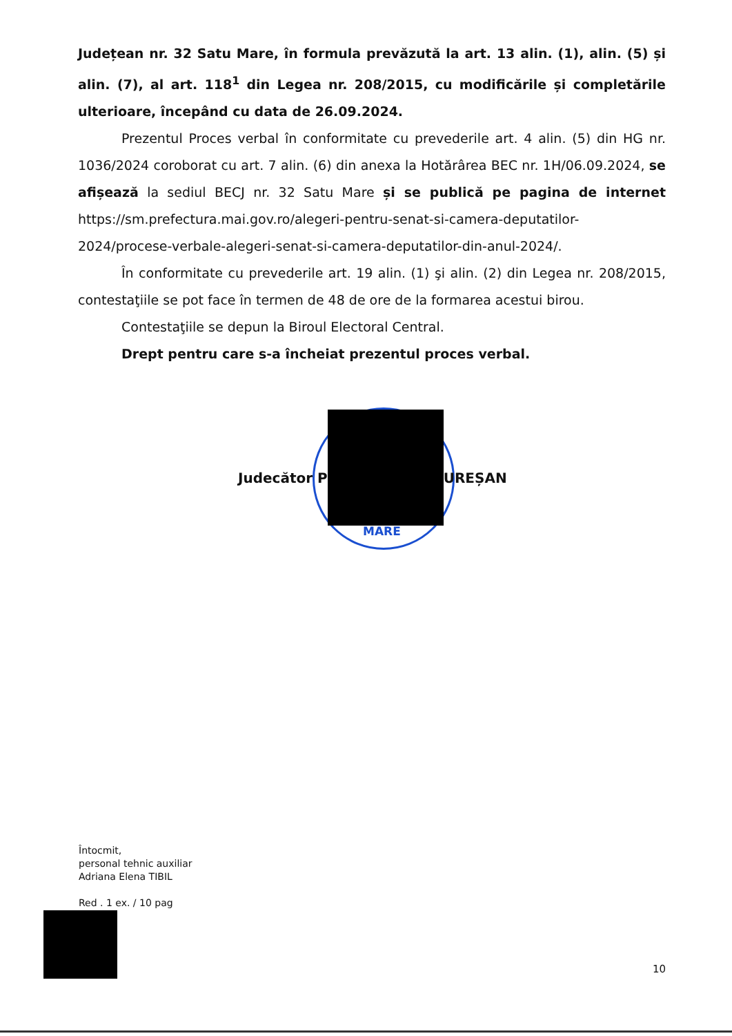Județean nr. 32 Satu Mare, în formula prevăzută la art. 13 alin. (1), alin. (5) și alin. (7), al art. 118<sup>1</sup> din Legea nr. 208/2015, cu modificările și completările ulterioare, începând cu data de 26.09.2024.
Prezentul Proces verbal în conformitate cu prevederile art. 4 alin. (5) din HG nr. 1036/2024 coroborat cu art. 7 alin. (6) din anexa la Hotărârea BEC nr. 1H/06.09.2024, se afișează la sediul BECJ nr. 32 Satu Mare și se publică pe pagina de internet https://sm.prefectura.mai.gov.ro/alegeri-pentru-senat-si-camera-deputatilor-2024/procese-verbale-alegeri-senat-si-camera-deputatilor-din-anul-2024/.
În conformitate cu prevederile art. 19 alin. (1) şi alin. (2) din Legea nr. 208/2015, contestaţiile se pot face în termen de 48 de ore de la formarea acestui birou.
Contestaţiile se depun la Biroul Electoral Central.
Drept pentru care s-a încheiat prezentul proces verbal.
MARE
Judecător P UREȘAN
Întocmit,
personal tehnic auxiliar
Adriana Elena TIBIL
Red . 1 ex. / 10 pag
10